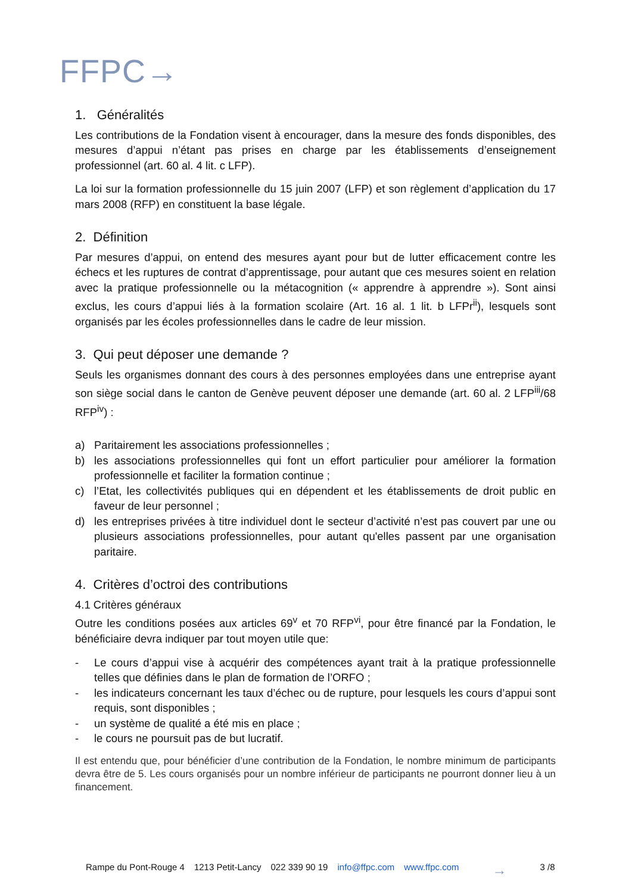FFPC→
1. Généralités
Les contributions de la Fondation visent à encourager, dans la mesure des fonds disponibles, des mesures d’appui n’étant pas prises en charge par les établissements d’enseignement professionnel (art. 60 al. 4 lit. c LFP).
La loi sur la formation professionnelle du 15 juin 2007 (LFP) et son règlement d’application du 17 mars 2008 (RFP) en constituent la base légale.
2. Définition
Par mesures d’appui, on entend des mesures ayant pour but de lutter efficacement contre les échecs et les ruptures de contrat d’apprentissage, pour autant que ces mesures soient en relation avec la pratique professionnelle ou la métacognition (« apprendre à apprendre »). Sont ainsi exclus, les cours d’appui liés à la formation scolaire (Art. 16 al. 1 lit. b LFPr<sup>ii</sup>), lesquels sont organisés par les écoles professionnelles dans le cadre de leur mission.
3. Qui peut déposer une demande ?
Seuls les organismes donnant des cours à des personnes employées dans une entreprise ayant son siège social dans le canton de Genève peuvent déposer une demande (art. 60 al. 2 LFP<sup>iii</sup>/68 RFP<sup>iv</sup>) :
a) Paritairement les associations professionnelles ;
b) les associations professionnelles qui font un effort particulier pour améliorer la formation professionnelle et faciliter la formation continue ;
c) l’Etat, les collectivités publiques qui en dépendent et les établissements de droit public en faveur de leur personnel ;
d) les entreprises privées à titre individuel dont le secteur d’activité n’est pas couvert par une ou plusieurs associations professionnelles, pour autant qu'elles passent par une organisation paritaire.
4. Critères d’octroi des contributions
4.1 Critères généraux
Outre les conditions posées aux articles 69<sup>v</sup> et 70 RFP<sup>vi</sup>, pour être financé par la Fondation, le bénéficiaire devra indiquer par tout moyen utile que:
- Le cours d’appui vise à acquérir des compétences ayant trait à la pratique professionnelle telles que définies dans le plan de formation de l’ORFO ;
- les indicateurs concernant les taux d’échec ou de rupture, pour lesquels les cours d’appui sont requis, sont disponibles ;
- un système de qualité a été mis en place ;
- le cours ne poursuit pas de but lucratif.
Il est entendu que, pour bénéficier d’une contribution de la Fondation, le nombre minimum de participants devra être de 5. Les cours organisés pour un nombre inférieur de participants ne pourront donner lieu à un financement.
Rampe du Pont-Rouge 4 1213 Petit-Lancy 022 339 90 19 info@ffpc.com www.ffpc.com → 3 /8